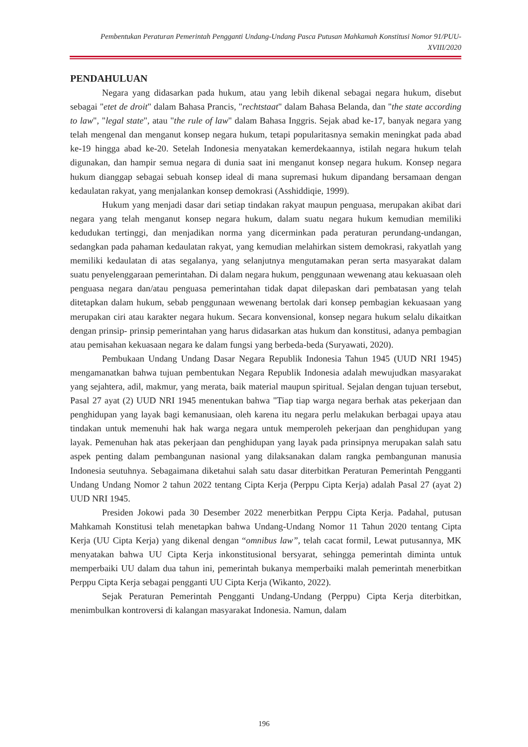Pembentukan Peraturan Pemerintah Pengganti Undang-Undang Pasca Putusan Mahkamah Konstitusi Nomor 91/PUU-XVIII/2020
PENDAHULUAN
Negara yang didasarkan pada hukum, atau yang lebih dikenal sebagai negara hukum, disebut sebagai "etet de droit" dalam Bahasa Prancis, "rechtstaat" dalam Bahasa Belanda, dan "the state according to law", "legal state", atau "the rule of law" dalam Bahasa Inggris. Sejak abad ke-17, banyak negara yang telah mengenal dan menganut konsep negara hukum, tetapi popularitasnya semakin meningkat pada abad ke-19 hingga abad ke-20. Setelah Indonesia menyatakan kemerdekaannya, istilah negara hukum telah digunakan, dan hampir semua negara di dunia saat ini menganut konsep negara hukum. Konsep negara hukum dianggap sebagai sebuah konsep ideal di mana supremasi hukum dipandang bersamaan dengan kedaulatan rakyat, yang menjalankan konsep demokrasi (Asshiddiqie, 1999).
Hukum yang menjadi dasar dari setiap tindakan rakyat maupun penguasa, merupakan akibat dari negara yang telah menganut konsep negara hukum, dalam suatu negara hukum kemudian memiliki kedudukan tertinggi, dan menjadikan norma yang dicerminkan pada peraturan perundang-undangan, sedangkan pada pahaman kedaulatan rakyat, yang kemudian melahirkan sistem demokrasi, rakyatlah yang memiliki kedaulatan di atas segalanya, yang selanjutnya mengutamakan peran serta masyarakat dalam suatu penyelenggaraan pemerintahan. Di dalam negara hukum, penggunaan wewenang atau kekuasaan oleh penguasa negara dan/atau penguasa pemerintahan tidak dapat dilepaskan dari pembatasan yang telah ditetapkan dalam hukum, sebab penggunaan wewenang bertolak dari konsep pembagian kekuasaan yang merupakan ciri atau karakter negara hukum. Secara konvensional, konsep negara hukum selalu dikaitkan dengan prinsip- prinsip pemerintahan yang harus didasarkan atas hukum dan konstitusi, adanya pembagian atau pemisahan kekuasaan negara ke dalam fungsi yang berbeda-beda (Suryawati, 2020).
Pembukaan Undang Undang Dasar Negara Republik Indonesia Tahun 1945 (UUD NRI 1945) mengamanatkan bahwa tujuan pembentukan Negara Republik Indonesia adalah mewujudkan masyarakat yang sejahtera, adil, makmur, yang merata, baik material maupun spiritual. Sejalan dengan tujuan tersebut, Pasal 27 ayat (2) UUD NRI 1945 menentukan bahwa "Tiap tiap warga negara berhak atas pekerjaan dan penghidupan yang layak bagi kemanusiaan, oleh karena itu negara perlu melakukan berbagai upaya atau tindakan untuk memenuhi hak hak warga negara untuk memperoleh pekerjaan dan penghidupan yang layak. Pemenuhan hak atas pekerjaan dan penghidupan yang layak pada prinsipnya merupakan salah satu aspek penting dalam pembangunan nasional yang dilaksanakan dalam rangka pembangunan manusia Indonesia seutuhnya. Sebagaimana diketahui salah satu dasar diterbitkan Peraturan Pemerintah Pengganti Undang Undang Nomor 2 tahun 2022 tentang Cipta Kerja (Perppu Cipta Kerja) adalah Pasal 27 (ayat 2) UUD NRI 1945.
Presiden Jokowi pada 30 Desember 2022 menerbitkan Perppu Cipta Kerja. Padahal, putusan Mahkamah Konstitusi telah menetapkan bahwa Undang-Undang Nomor 11 Tahun 2020 tentang Cipta Kerja (UU Cipta Kerja) yang dikenal dengan “omnibus law”, telah cacat formil, Lewat putusannya, MK menyatakan bahwa UU Cipta Kerja inkonstitusional bersyarat, sehingga pemerintah diminta untuk memperbaiki UU dalam dua tahun ini, pemerintah bukanya memperbaiki malah pemerintah menerbitkan Perppu Cipta Kerja sebagai pengganti UU Cipta Kerja (Wikanto, 2022).
Sejak Peraturan Pemerintah Pengganti Undang-Undang (Perppu) Cipta Kerja diterbitkan, menimbulkan kontroversi di kalangan masyarakat Indonesia. Namun, dalam
196